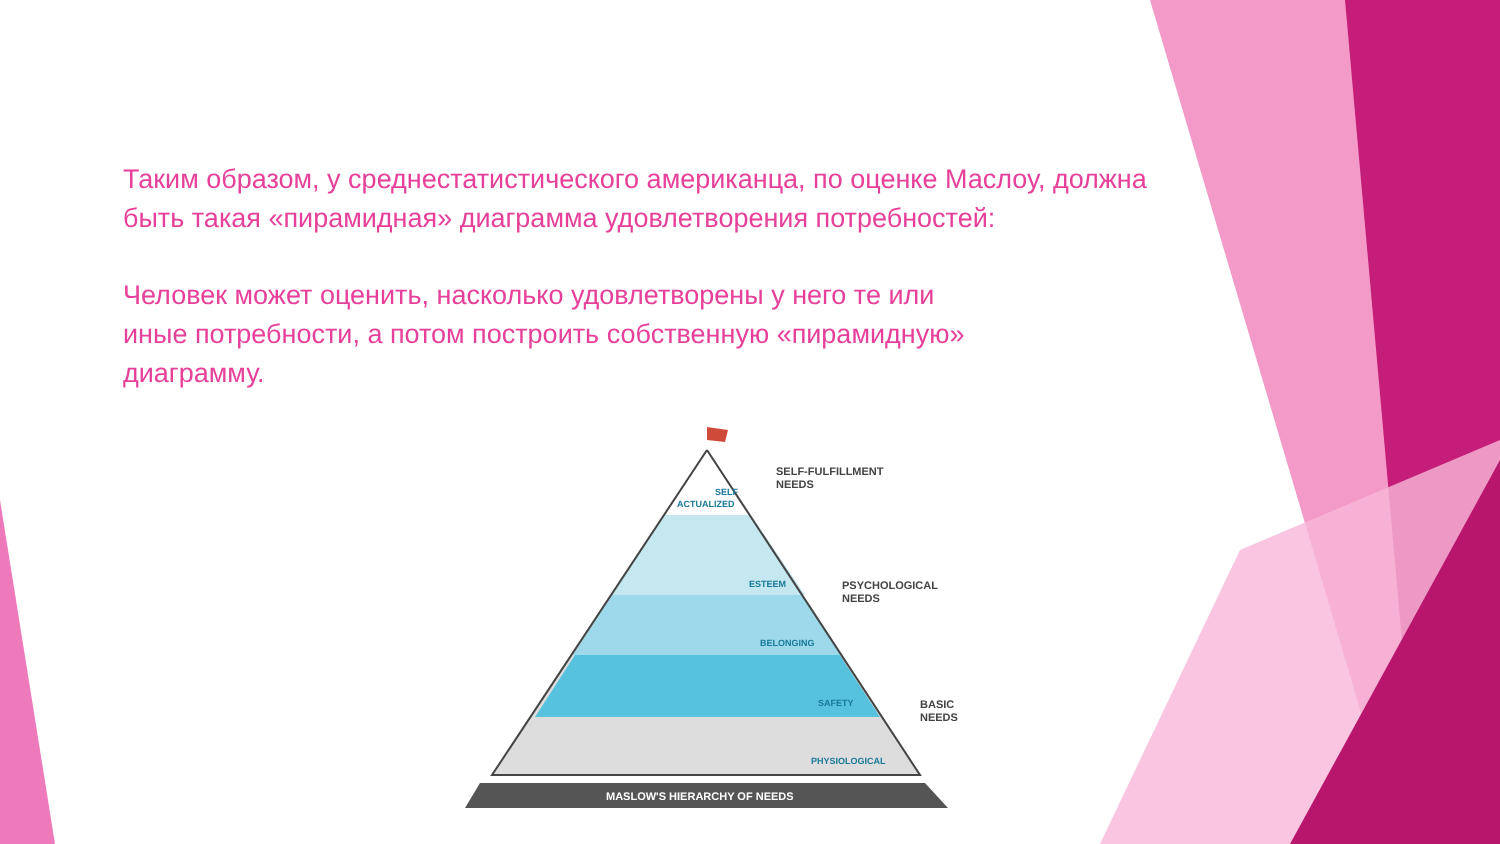Таким образом, у среднестатистического американца, по оценке Маслоу, должна быть такая «пирамидная» диаграмма удовлетворения потребностей:
Человек может оценить, насколько удовлетворены у него те или иные потребности, а потом построить собственную «пирамидную» диаграмму.
SELF
ACTUALIZED
ESTEEM
BELONGING
SAFETY
PHYSIOLOGICAL
SELF-FULFILLMENT
NEEDS
PSYCHOLOGICAL
NEEDS
BASIC
NEEDS
MASLOW'S HIERARCHY OF NEEDS